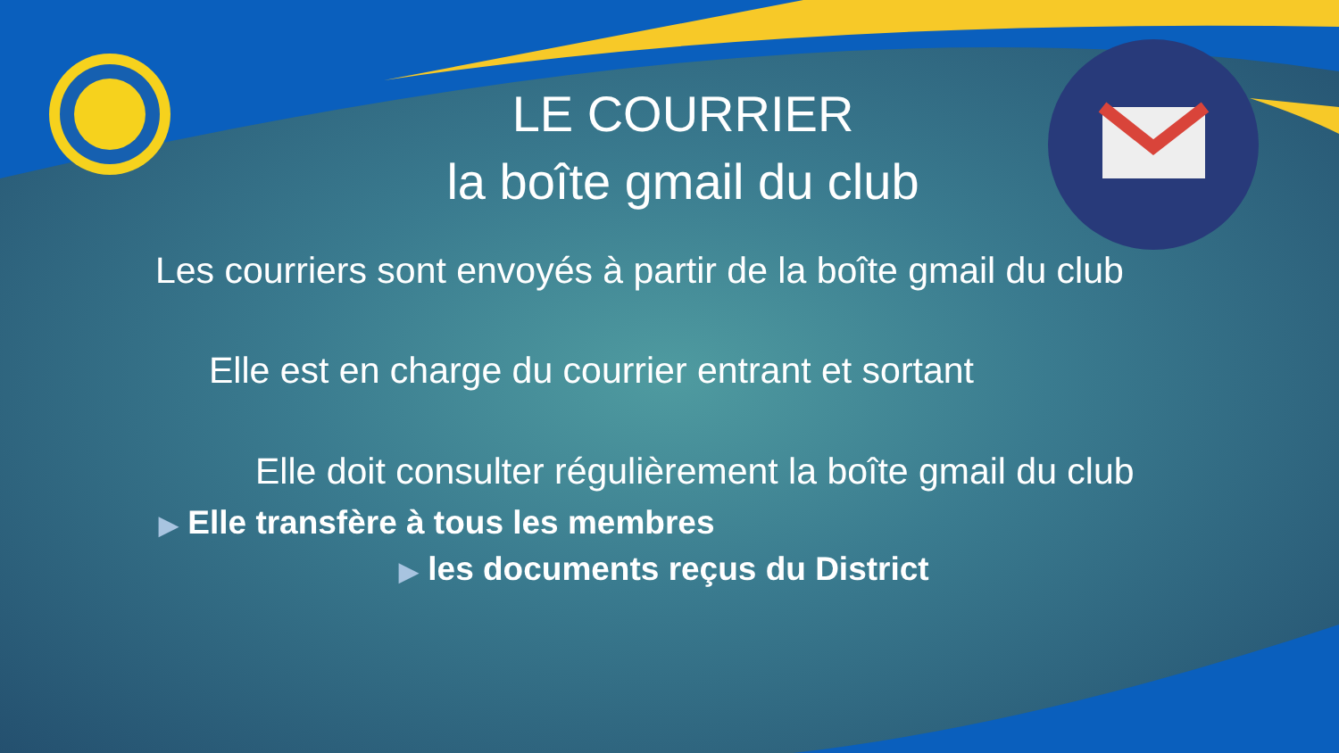LE COURRIER
la boîte gmail du club
Les courriers sont envoyés à partir de la boîte gmail du club
Elle est en charge du courrier entrant et sortant
Elle doit consulter régulièrement la boîte gmail du club
▶ Elle transfère à tous les membres
▶ les documents reçus du District